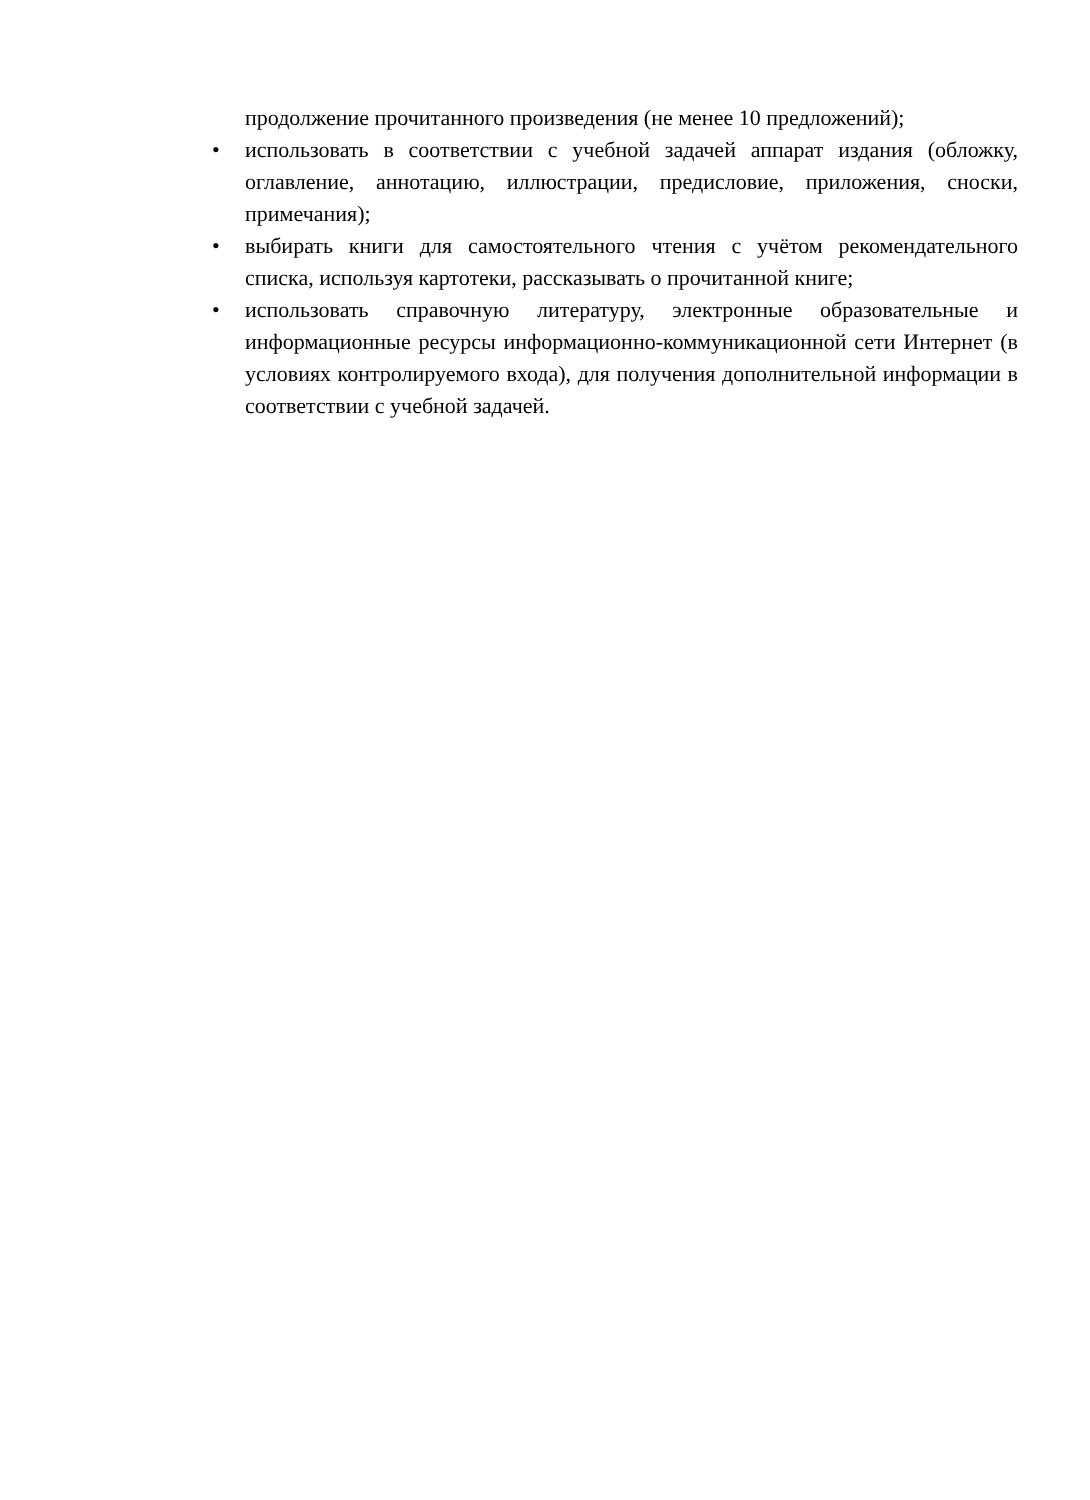продолжение прочитанного произведения (не менее 10 предложений);
• использовать в соответствии с учебной задачей аппарат издания (обложку, оглавление, аннотацию, иллюстрации, предисловие, приложения, сноски, примечания);
• выбирать книги для самостоятельного чтения с учётом рекомендательного списка, используя картотеки, рассказывать о прочитанной книге;
• использовать справочную литературу, электронные образовательные и информационные ресурсы информационно-коммуникационной сети Интернет (в условиях контролируемого входа), для получения дополнительной информации в соответствии с учебной задачей.